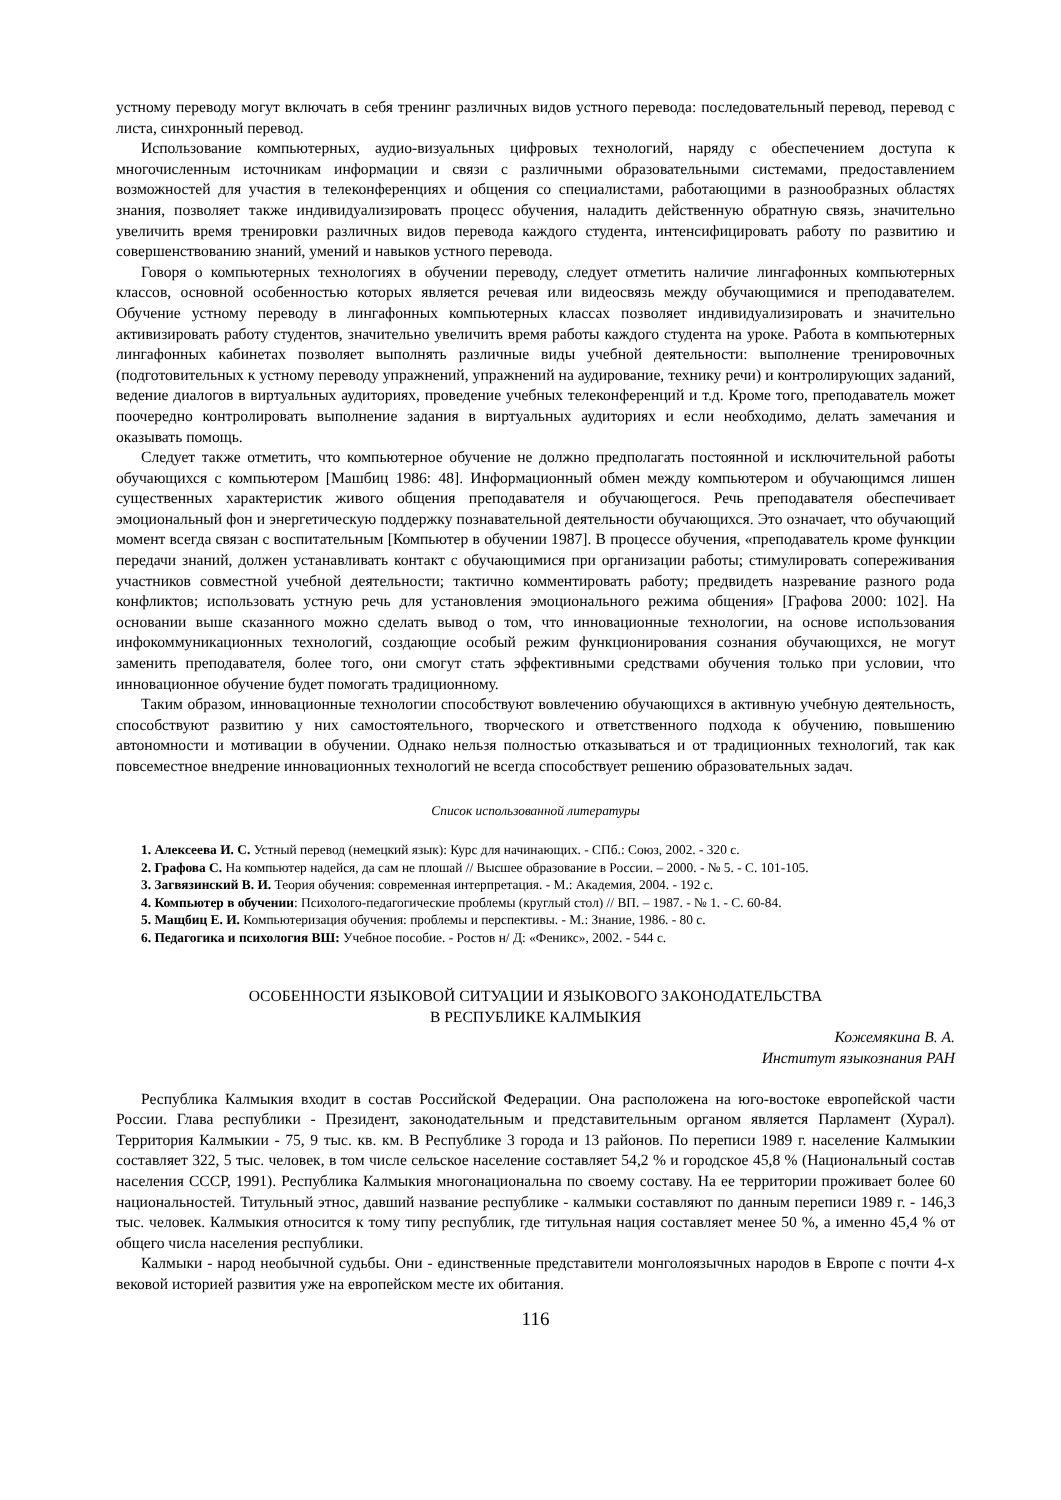устному переводу могут включать в себя тренинг различных видов устного перевода: последовательный перевод, перевод с листа, синхронный перевод.
Использование компьютерных, аудио-визуальных цифровых технологий, наряду с обеспечением доступа к многочисленным источникам информации и связи с различными образовательными системами, предоставлением возможностей для участия в телеконференциях и общения со специалистами, работающими в разнообразных областях знания, позволяет также индивидуализировать процесс обучения, наладить действенную обратную связь, значительно увеличить время тренировки различных видов перевода каждого студента, интенсифицировать работу по развитию и совершенствованию знаний, умений и навыков устного перевода.
Говоря о компьютерных технологиях в обучении переводу, следует отметить наличие лингафонных компьютерных классов, основной особенностью которых является речевая или видеосвязь между обучающимися и преподавателем. Обучение устному переводу в лингафонных компьютерных классах позволяет индивидуализировать и значительно активизировать работу студентов, значительно увеличить время работы каждого студента на уроке. Работа в компьютерных лингафонных кабинетах позволяет выполнять различные виды учебной деятельности: выполнение тренировочных (подготовительных к устному переводу упражнений, упражнений на аудирование, технику речи) и контролирующих заданий, ведение диалогов в виртуальных аудиториях, проведение учебных телеконференций и т.д. Кроме того, преподаватель может поочередно контролировать выполнение задания в виртуальных аудиториях и если необходимо, делать замечания и оказывать помощь.
Следует также отметить, что компьютерное обучение не должно предполагать постоянной и исключительной работы обучающихся с компьютером [Машбиц 1986: 48]. Информационный обмен между компьютером и обучающимся лишен существенных характеристик живого общения преподавателя и обучающегося. Речь преподавателя обеспечивает эмоциональный фон и энергетическую поддержку познавательной деятельности обучающихся. Это означает, что обучающий момент всегда связан с воспитательным [Компьютер в обучении 1987]. В процессе обучения, «преподаватель кроме функции передачи знаний, должен устанавливать контакт с обучающимися при организации работы; стимулировать сопереживания участников совместной учебной деятельности; тактично комментировать работу; предвидеть назревание разного рода конфликтов; использовать устную речь для установления эмоционального режима общения» [Графова 2000: 102]. На основании выше сказанного можно сделать вывод о том, что инновационные технологии, на основе использования инфокоммуникационных технологий, создающие особый режим функционирования сознания обучающихся, не могут заменить преподавателя, более того, они смогут стать эффективными средствами обучения только при условии, что инновационное обучение будет помогать традиционному.
Таким образом, инновационные технологии способствуют вовлечению обучающихся в активную учебную деятельность, способствуют развитию у них самостоятельного, творческого и ответственного подхода к обучению, повышению автономности и мотивации в обучении. Однако нельзя полностью отказываться и от традиционных технологий, так как повсеместное внедрение инновационных технологий не всегда способствует решению образовательных задач.
Список использованной литературы
1. Алексеева И. С. Устный перевод (немецкий язык): Курс для начинающих. - СПб.: Союз, 2002. - 320 с.
2. Графова С. На компьютер надейся, да сам не плошай // Высшее образование в России. – 2000. - № 5. - С. 101-105.
3. Загвязинский В. И. Теория обучения: современная интерпретация. - М.: Академия, 2004. - 192 с.
4. Компьютер в обучении: Психолого-педагогические проблемы (круглый стол) // ВП. – 1987. - № 1. - С. 60-84.
5. Мащбиц Е. И. Компьютеризация обучения: проблемы и перспективы. - М.: Знание, 1986. - 80 с.
6. Педагогика и психология ВШ: Учебное пособие. - Ростов н/ Д: «Феникс», 2002. - 544 с.
ОСОБЕННОСТИ ЯЗЫКОВОЙ СИТУАЦИИ И ЯЗЫКОВОГО ЗАКОНОДАТЕЛЬСТВА
В РЕСПУБЛИКЕ КАЛМЫКИЯ
Кожемякина В. А.
Институт языкознания РАН
Республика Калмыкия входит в состав Российской Федерации. Она расположена на юго-востоке европейской части России. Глава республики - Президент, законодательным и представительным органом является Парламент (Хурал). Территория Калмыкии - 75, 9 тыс. кв. км. В Республике 3 города и 13 районов. По переписи 1989 г. население Калмыкии составляет 322, 5 тыс. человек, в том числе сельское население составляет 54,2 % и городское 45,8 % (Национальный состав населения СССР, 1991). Республика Калмыкия многонациональна по своему составу. На ее территории проживает более 60 национальностей. Титульный этнос, давший название республике - калмыки составляют по данным переписи 1989 г. - 146,3 тыс. человек. Калмыкия относится к тому типу республик, где титульная нация составляет менее 50 %, а именно 45,4 % от общего числа населения республики.
Калмыки - народ необычной судьбы. Они - единственные представители монголоязычных народов в Европе с почти 4-х вековой историей развития уже на европейском месте их обитания.
116